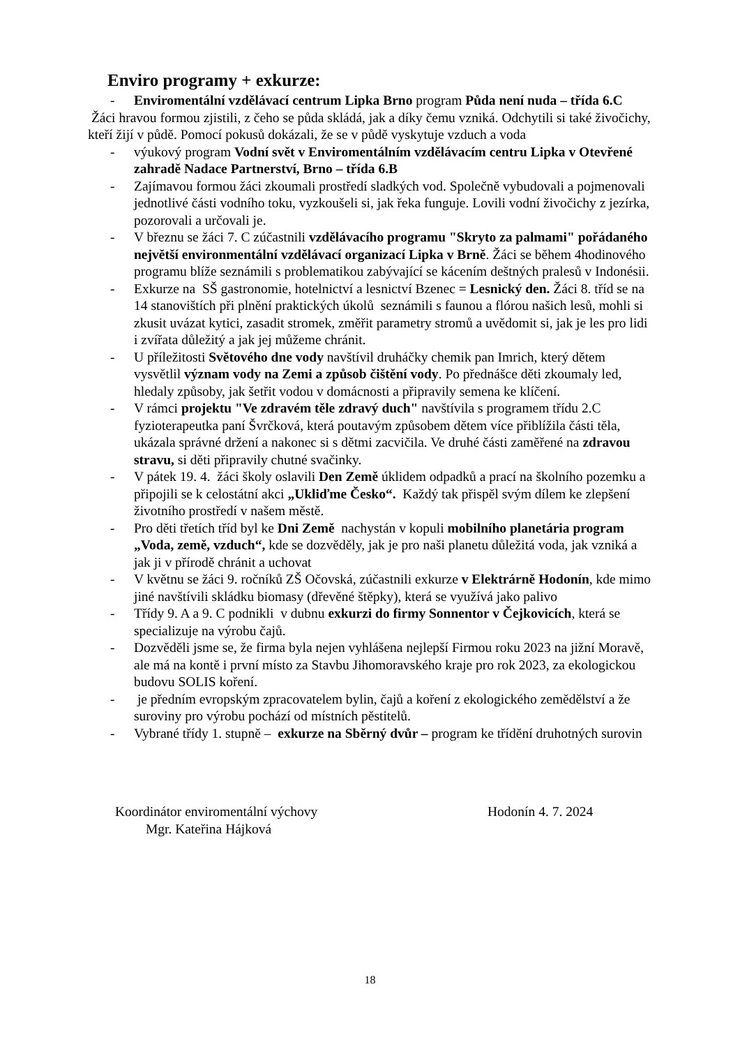Enviro programy + exkurze:
- Enviromentální vzdělávací centrum Lipka Brno program Půda není nuda – třída 6.C
Žáci hravou formou zjistili, z čeho se půda skládá, jak a díky čemu vzniká. Odchytili si také živočichy, kteří žijí v půdě. Pomocí pokusů dokázali, že se v půdě vyskytuje vzduch a voda
- výukový program Vodní svět v Enviromentálním vzdělávacím centru Lipka v Otevřené zahradě Nadace Partnerství, Brno – třída 6.B
- Zajímavou formou žáci zkoumali prostředí sladkých vod. Společně vybudovali a pojmenovali jednotlivé části vodního toku, vyzkoušeli si, jak řeka funguje. Lovili vodní živočichy z jezírka, pozorovali a určovali je.
- V březnu se žáci 7. C zúčastnili vzdělávacího programu "Skryto za palmami" pořádaného největší environmentální vzdělávací organizací Lipka v Brně. Žáci se během 4hodinového programu blíže seznámili s problematikou zabývající se kácením deštných pralesů v Indonésii.
- Exkurze na SŠ gastronomie, hotelnictví a lesnictví Bzenec = Lesnický den. Žáci 8. tříd se na 14 stanovištích při plnění praktických úkolů seznámili s faunou a flórou našich lesů, mohli si zkusit uvázat kytici, zasadit stromek, změřit parametry stromů a uvědomit si, jak je les pro lidi i zvířata důležitý a jak jej můžeme chránit.
- U příležitosti Světového dne vody navštívil druháčky chemik pan Imrich, který dětem vysvětlil význam vody na Zemi a způsob čištění vody. Po přednášce děti zkoumaly led, hledaly způsoby, jak šetřit vodou v domácnosti a připravily semena ke klíčení.
- V rámci projektu "Ve zdravém těle zdravý duch" navštívila s programem třídu 2.C fyzioterapeutka paní Švrčková, která poutavým způsobem dětem více přiblížila části těla, ukázala správné držení a nakonec si s dětmi zacvičila. Ve druhé části zaměřené na zdravou stravu, si děti připravily chutné svačinky.
- V pátek 19. 4. žáci školy oslavili Den Země úklidem odpadků a prací na školního pozemku a připojili se k celostátní akci „Ukliďme Česko“. Každý tak přispěl svým dílem ke zlepšení životního prostředí v našem městě.
- Pro děti třetích tříd byl ke Dni Země nachystán v kopuli mobilního planetária program „Voda, země, vzduch“, kde se dozvěděly, jak je pro naši planetu důležitá voda, jak vzniká a jak ji v přírodě chránit a uchovat
- V květnu se žáci 9. ročníků ZŠ Očovská, zúčastnili exkurze v Elektrárně Hodonín, kde mimo jiné navštívili skládku biomasy (dřevěné štěpky), která se využívá jako palivo
- Třídy 9. A a 9. C podnikli v dubnu exkurzi do firmy Sonnentor v Čejkovicích, která se specializuje na výrobu čajů.
- Dozvěděli jsme se, že firma byla nejen vyhlášena nejlepší Firmou roku 2023 na jižní Moravě, ale má na kontě i první místo za Stavbu Jihomoravského kraje pro rok 2023, za ekologickou budovu SOLIS koření.
- je předním evropským zpracovatelem bylin, čajů a koření z ekologického zemědělství a že suroviny pro výrobu pochází od místních pěstitelů.
- Vybrané třídy 1. stupně – exkurze na Sběrný dvůr – program ke třídění druhotných surovin
Koordinátor enviromentální výchovy
Mgr. Kateřina Hájková
Hodonín 4. 7. 2024
18